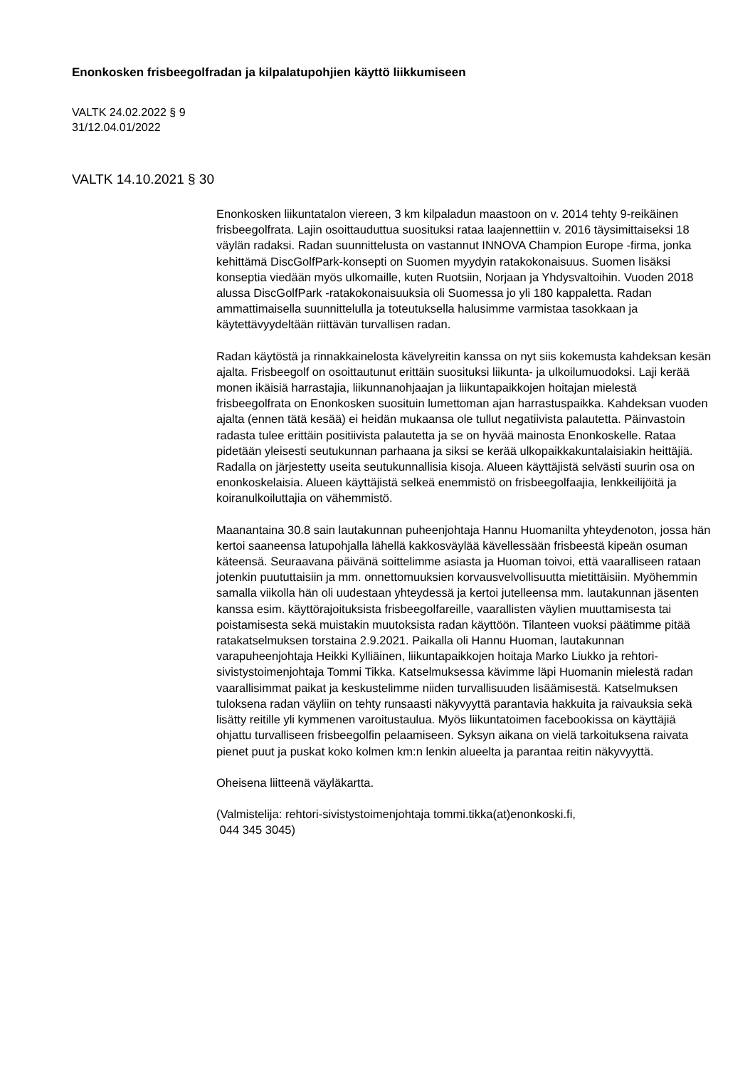Enonkosken frisbeegolfradan ja kilpalatupohjien käyttö liikkumiseen
VALTK 24.02.2022 § 9
31/12.04.01/2022
VALTK 14.10.2021 § 30
Enonkosken liikuntatalon viereen, 3 km kilpaladun maastoon on v. 2014 tehty 9-reikäinen frisbeegolfrata. Lajin osoittauduttua suosituksi rataa laajennettiin v. 2016 täysimittaiseksi 18 väylän radaksi. Radan suunnittelusta on vastannut INNOVA Champion Europe -firma, jonka kehittämä DiscGolfPark-konsepti on Suomen myydyin ratakokonaisuus. Suomen lisäksi konseptia viedään myös ulkomaille, kuten Ruotsiin, Norjaan ja Yhdysvaltoihin. Vuoden 2018 alussa DiscGolfPark -ratakokonaisuuksia oli Suomessa jo yli 180 kappaletta. Radan ammattimaisella suunnittelulla ja toteutuksella halusimme varmistaa tasokkaan ja käytettävyydeltään riittävän turvallisen radan.
Radan käytöstä ja rinnakkainelosta kävelyreitin kanssa on nyt siis kokemusta kahdeksan kesän ajalta. Frisbeegolf on osoittautunut erittäin suosituksi liikunta- ja ulkoilumuodoksi. Laji kerää monen ikäisiä harrastajia, liikunnanohjaajan ja liikuntapaikkojen hoitajan mielestä frisbeegolfrata on Enonkosken suosituin lumettoman ajan harrastuspaikka. Kahdeksan vuoden ajalta (ennen tätä kesää) ei heidän mukaansa ole tullut negatiivista palautetta. Päinvastoin radasta tulee erittäin positiivista palautetta ja se on hyvää mainosta Enonkoskelle. Rataa pidetään yleisesti seutukunnan parhaana ja siksi se kerää ulkopaikkakuntalaisiakin heittäjiä. Radalla on järjestetty useita seutukunnallisia kisoja. Alueen käyttäjistä selvästi suurin osa on enonkoskelaisia. Alueen käyttäjistä selkeä enemmistö on frisbeegolfaajia, lenkkeilijöitä ja koiranulkoiluttajia on vähemmistö.
Maanantaina 30.8 sain lautakunnan puheenjohtaja Hannu Huomanilta yhteydenoton, jossa hän kertoi saaneensa latupohjalla lähellä kakkosväylää kävellessään frisbeestä kipeän osuman käteensä. Seuraavana päivänä soittelimme asiasta ja Huoman toivoi, että vaaralliseen rataan jotenkin puututtaisiin ja mm. onnettomuuksien korvausvelvollisuutta mietittäisiin. Myöhemmin samalla viikolla hän oli uudestaan yhteydessä ja kertoi jutelleensa mm. lautakunnan jäsenten kanssa esim. käyttörajoituksista frisbeegolfareille, vaarallisten väylien muuttamisesta tai poistamisesta sekä muistakin muutoksista radan käyttöön. Tilanteen vuoksi päätimme pitää ratakatselmuksen torstaina 2.9.2021. Paikalla oli Hannu Huoman, lautakunnan varapuheenjohtaja Heikki Kylliäinen, liikuntapaikkojen hoitaja Marko Liukko ja rehtori-sivistystoimenjohtaja Tommi Tikka. Katselmuksessa kävimme läpi Huomanin mielestä radan vaarallisimmat paikat ja keskustelimme niiden turvallisuuden lisäämisestä. Katselmuksen tuloksena radan väyliin on tehty runsaasti näkyvyyttä parantavia hakkuita ja raivauksia sekä lisätty reitille yli kymmenen varoitustaulua. Myös liikuntatoimen facebookissa on käyttäjiä ohjattu turvalliseen frisbeegolfin pelaamiseen. Syksyn aikana on vielä tarkoituksena raivata pienet puut ja puskat koko kolmen km:n lenkin alueelta ja parantaa reitin näkyvyyttä.
Oheisena liitteenä väyläkartta.
(Valmistelija: rehtori-sivistystoimenjohtaja tommi.tikka(at)enonkoski.fi,
044 345 3045)